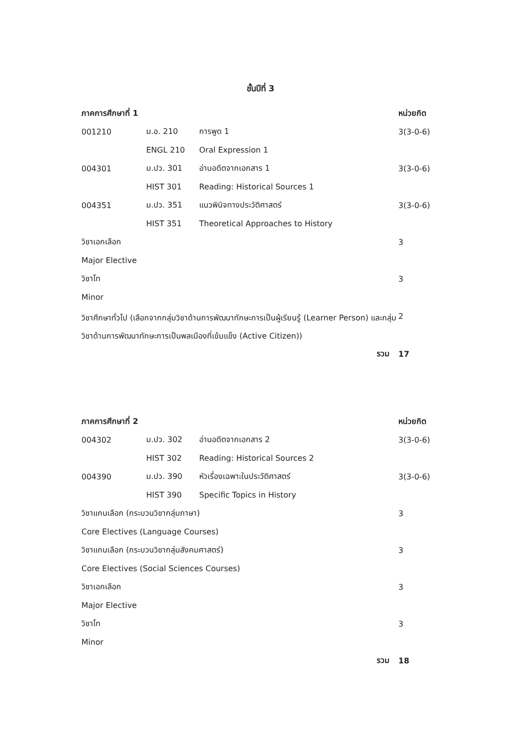ชั้นปีที่ 3
| ภาคการศึกษาที่ 1 | | | หน่วยกิต |
| --- | --- | --- | --- |
| 001210 | ม.อ. 210 | การพูด 1 | 3(3-0-6) |
| | ENGL 210 | Oral Expression 1 | |
| 004301 | ม.ปว. 301 | อ่านอดีตจากเอกสาร 1 | 3(3-0-6) |
| | HIST 301 | Reading: Historical Sources 1 | |
| 004351 | ม.ปว. 351 | แนวพินิจทางประวัติศาสตร์ | 3(3-0-6) |
| | HIST 351 | Theoretical Approaches to History | |
| วิชาเอกเลือก | | | 3 |
| Major Elective | | | |
| วิชาโท | | | 3 |
| Minor | | | |
| วิชาศึกษาทั่วไป (เลือกจากกลุ่มวิชาด้านการพัฒนาทักษะการเป็นผู้เรียนรู้ (Learner Person) และกลุ่มวิชาด้านการพัฒนาทักษะการเป็นพลเมืองที่เข้มแข็ง (Active Citizen)) | | | 2 |
| รวม | | | 17 |
| ภาคการศึกษาที่ 2 | | | หน่วยกิต |
| 004302 | ม.ปว. 302 | อ่านอดีตจากเอกสาร 2 | 3(3-0-6) |
| | HIST 302 | Reading: Historical Sources 2 | |
| 004390 | ม.ปว. 390 | หัวเรื่องเฉพาะในประวัติศาสตร์ | 3(3-0-6) |
| | HIST 390 | Specific Topics in History | |
| วิชาแกนเลือก (กระบวนวิชากลุ่มภาษา) | | | 3 |
| Core Electives (Language Courses) | | | |
| วิชาแกนเลือก (กระบวนวิชากลุ่มสังคมศาสตร์) | | | 3 |
| Core Electives (Social Sciences Courses) | | | |
| วิชาเอกเลือก | | | 3 |
| Major Elective | | | |
| วิชาโท | | | 3 |
| Minor | | | |
| รวม | | | 18 |